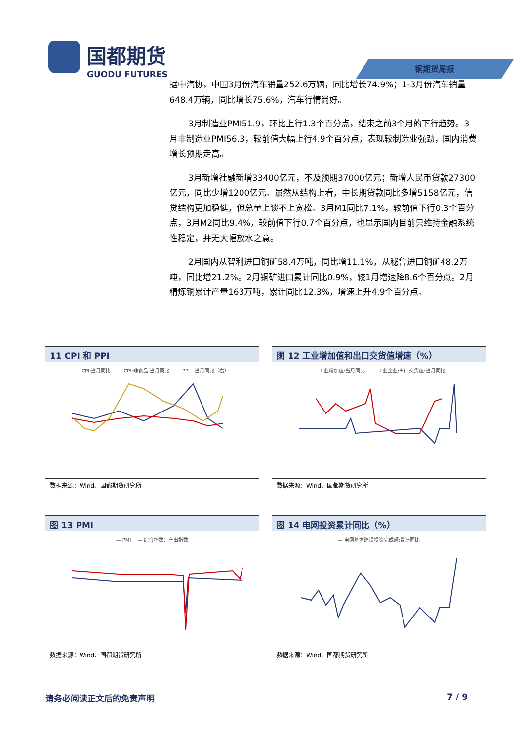国都期货
GUODU FUTURES
铜期货周报
据中汽协，中国3月份汽车销量252.6万辆，同比增长74.9%；1-3月份汽车销量648.4万辆，同比增长75.6%，汽车行情尚好。
3月制造业PMI51.9，环比上行1.3个百分点，结束之前3个月的下行趋势。3月非制造业PMI56.3，较前值大幅上行4.9个百分点，表现较制造业强劲，国内消费增长预期走高。
3月新增社融新增33400亿元，不及预期37000亿元；新增人民币贷款27300亿元，同比少增1200亿元。虽然从结构上看，中长期贷款同比多增5158亿元，信贷结构更加稳健，但总量上谈不上宽松。3月M1同比7.1%，较前值下行0.3个百分点，3月M2同比9.4%，较前值下行0.7个百分点，也显示国内目前只维持金融系统性稳定，并无大幅放水之意。
2月国内从智利进口铜矿58.4万吨，同比增11.1%，从秘鲁进口铜矿48.2万吨，同比增21.2%。2月铜矿进口累计同比0.9%，较1月增速降8.6个百分点。2月精炼铜累计产量163万吨，累计同比12.3%，增速上升4.9个百分点。
11 CPI 和 PPI
— CPI:当月同比 — CPI:非食品:当月同比 — PPI：当月同比（右）
数据来源：Wind、国都期货研究所
图 12 工业增加值和出口交货值增速（%）
— 工业增加值:当月同比 — 工业企业:出口交货值:当月同比
数据来源：Wind、国都期货研究所
图 13 PMI
— PMI — 综合指数：产出指数
数据来源：Wind、国都期货研究所
图 14 电网投资累计同比（%）
— 电网基本建设投资完成额:累计同比
数据来源：Wind、国都期货研究所
请务必阅读正文后的免责声明 7 / 9